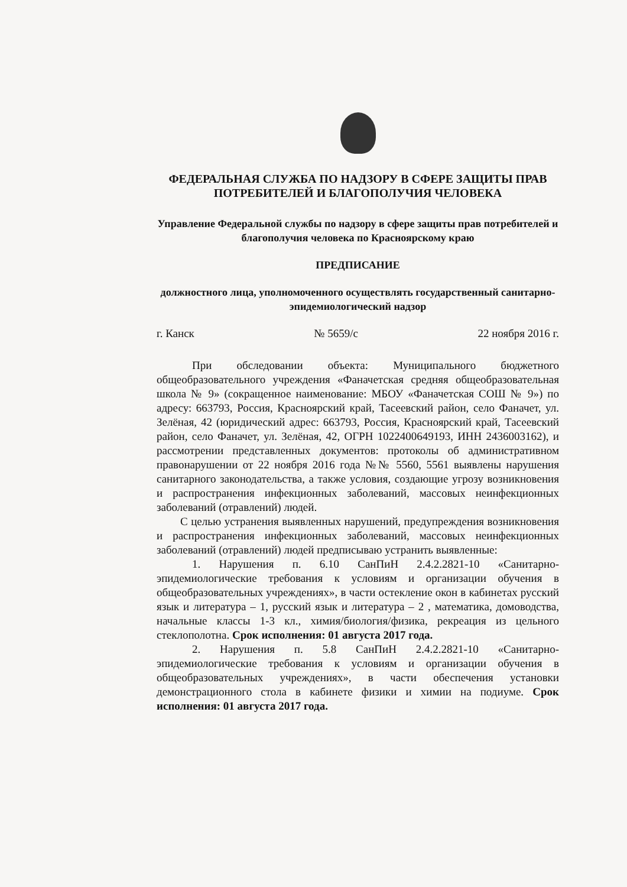ФЕДЕРАЛЬНАЯ СЛУЖБА ПО НАДЗОРУ В СФЕРЕ ЗАЩИТЫ ПРАВ ПОТРЕБИТЕЛЕЙ И БЛАГОПОЛУЧИЯ ЧЕЛОВЕКА
Управление Федеральной службы по надзору в сфере защиты прав потребителей и благополучия человека по Красноярскому краю
ПРЕДПИСАНИЕ
должностного лица, уполномоченного осуществлять государственный санитарно-эпидемиологический надзор
г. Канск № 5659/с 22 ноября 2016 г.
При обследовании объекта: Муниципального бюджетного общеобразовательного учреждения «Фаначетская средняя общеобразовательная школа № 9» (сокращенное наименование: МБОУ «Фаначетская СОШ № 9») по адресу: 663793, Россия, Красноярский край, Тасеевский район, село Фаначет, ул. Зелёная, 42 (юридический адрес: 663793, Россия, Красноярский край, Тасеевский район, село Фаначет, ул. Зелёная, 42, ОГРН 1022400649193, ИНН 2436003162), и рассмотрении представленных документов: протоколы об административном правонарушении от 22 ноября 2016 года №№ 5560, 5561 выявлены нарушения санитарного законодательства, а также условия, создающие угрозу возникновения и распространения инфекционных заболеваний, массовых неинфекционных заболеваний (отравлений) людей.
С целью устранения выявленных нарушений, предупреждения возникновения и распространения инфекционных заболеваний, массовых неинфекционных заболеваний (отравлений) людей предписываю устранить выявленные:
1. Нарушения п. 6.10 СанПиН 2.4.2.2821-10 «Санитарно-эпидемиологические требования к условиям и организации обучения в общеобразовательных учреждениях», в части остекление окон в кабинетах русский язык и литература – 1, русский язык и литература – 2 , математика, домоводства, начальные классы 1-3 кл., химия/биология/физика, рекреация из цельного стеклополотна. Срок исполнения: 01 августа 2017 года.
2. Нарушения п. 5.8 СанПиН 2.4.2.2821-10 «Санитарно-эпидемиологические требования к условиям и организации обучения в общеобразовательных учреждениях», в части обеспечения установки демонстрационного стола в кабинете физики и химии на подиуме. Срок исполнения: 01 августа 2017 года.